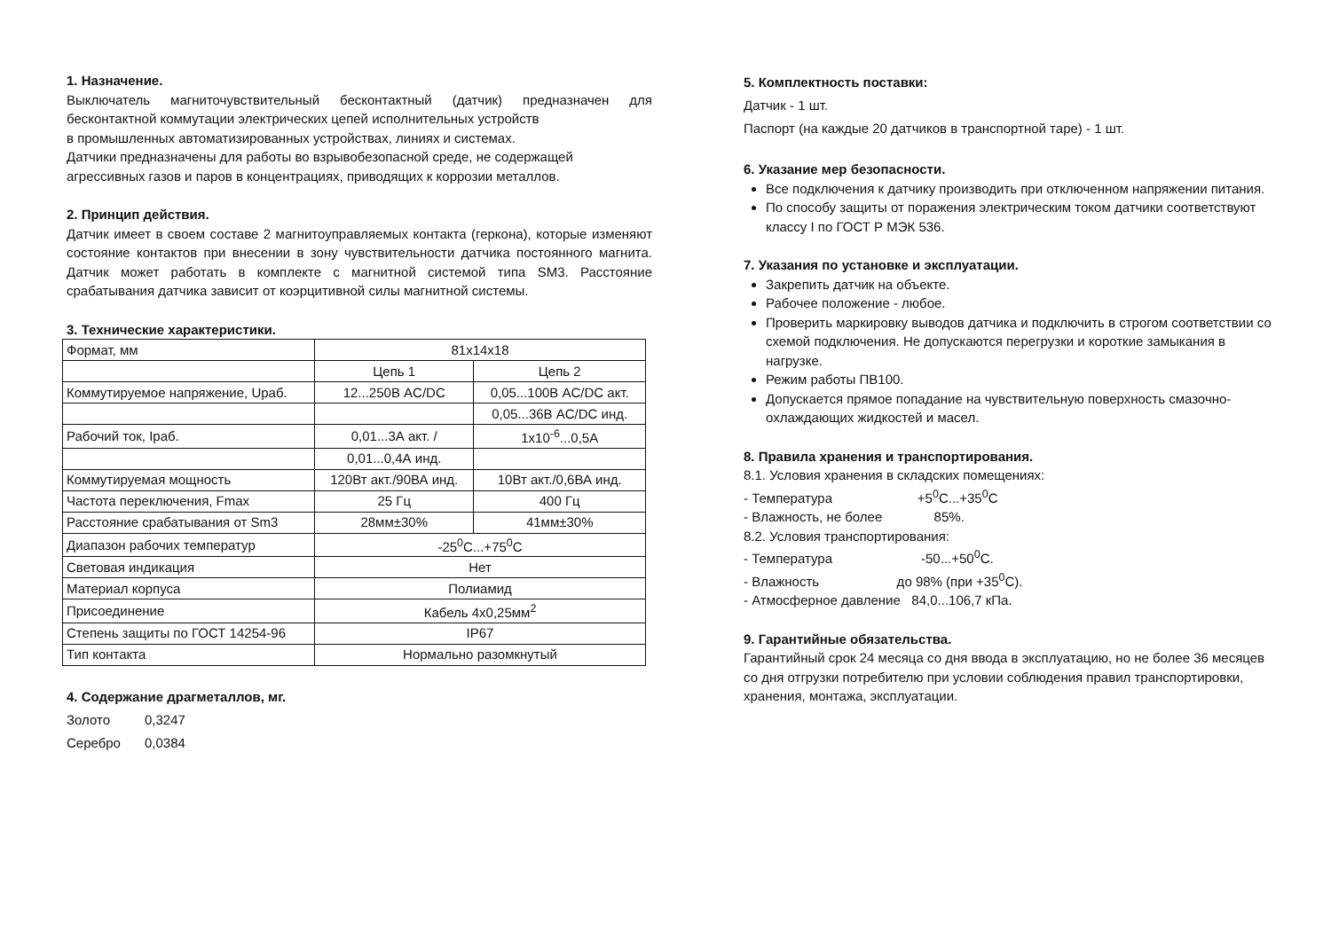1. Назначение.
Выключатель магниточувствительный бесконтактный (датчик) предназначен для бесконтактной коммутации электрических цепей исполнительных устройств
в промышленных автоматизированных устройствах, линиях и системах.
Датчики предназначены для работы во взрывобезопасной среде, не содержащей агрессивных газов и паров в концентрациях, приводящих к коррозии металлов.
2. Принцип действия.
Датчик имеет в своем составе 2 магнитоуправляемых контакта (геркона), которые изменяют состояние контактов при внесении в зону чувствительности датчика постоянного магнита. Датчик может работать в комплекте с магнитной системой типа SM3. Расстояние срабатывания датчика зависит от коэрцитивной силы магнитной системы.
3. Технические характеристики.
| Формат, мм | 81x14x18 | |
| | Цепь 1 | Цепь 2 |
| Коммутируемое напряжение, Uраб. | 12...250В AC/DC | 0,05...100В AC/DC акт. |
| | | 0,05...36В AC/DC инд. |
| Рабочий ток, Iраб. | 0,01...3А акт. / | 1x10<sup>-6</sup>...0,5А |
| | 0,01...0,4А инд. | |
| Коммутируемая мощность | 120Вт акт./90ВА инд. | 10Вт акт./0,6ВА инд. |
| Частота переключения, Fmax | 25 Гц | 400 Гц |
| Расстояние срабатывания от Sm3 | 28мм±30% | 41мм±30% |
| Диапазон рабочих температур | -25<sup>0</sup>С...+75<sup>0</sup>С | |
| Световая индикация | Нет | |
| Материал корпуса | Полиамид | |
| Присоединение | Кабель 4x0,25мм<sup>2</sup> | |
| Степень защиты по ГОСТ 14254-96 | IP67 | |
| Тип контакта | Нормально разомкнутый | |
4. Содержание драгметаллов, мг.
Золото 0,3247
Серебро 0,0384
5. Комплектность поставки:
Датчик - 1 шт.
Паспорт (на каждые 20 датчиков в транспортной таре) - 1 шт.
6. Указание мер безопасности.
Все подключения к датчику производить при отключенном напряжении питания.
По способу защиты от поражения электрическим током датчики соответствуют классу I по ГОСТ Р МЭК 536.
7. Указания по установке и эксплуатации.
Закрепить датчик на объекте.
Рабочее положение - любое.
Проверить маркировку выводов датчика и подключить в строгом соответствии со схемой подключения. Не допускаются перегрузки и короткие замыкания в нагрузке.
Режим работы ПВ100.
Допускается прямое попадание на чувствительную поверхность смазочно-охлаждающих жидкостей и масел.
8. Правила хранения и транспортирования.
8.1. Условия хранения в складских помещениях:
- Температура +5<sup>0</sup>С...+35<sup>0</sup>С
- Влажность, не более 85%.
8.2. Условия транспортирования:
- Температура -50...+50<sup>0</sup>С.
- Влажность до 98% (при +35<sup>0</sup>С).
- Атмосферное давление 84,0...106,7 кПа.
9. Гарантийные обязательства.
Гарантийный срок 24 месяца со дня ввода в эксплуатацию, но не более 36 месяцев со дня отгрузки потребителю при условии соблюдения правил транспортировки, хранения, монтажа, эксплуатации.